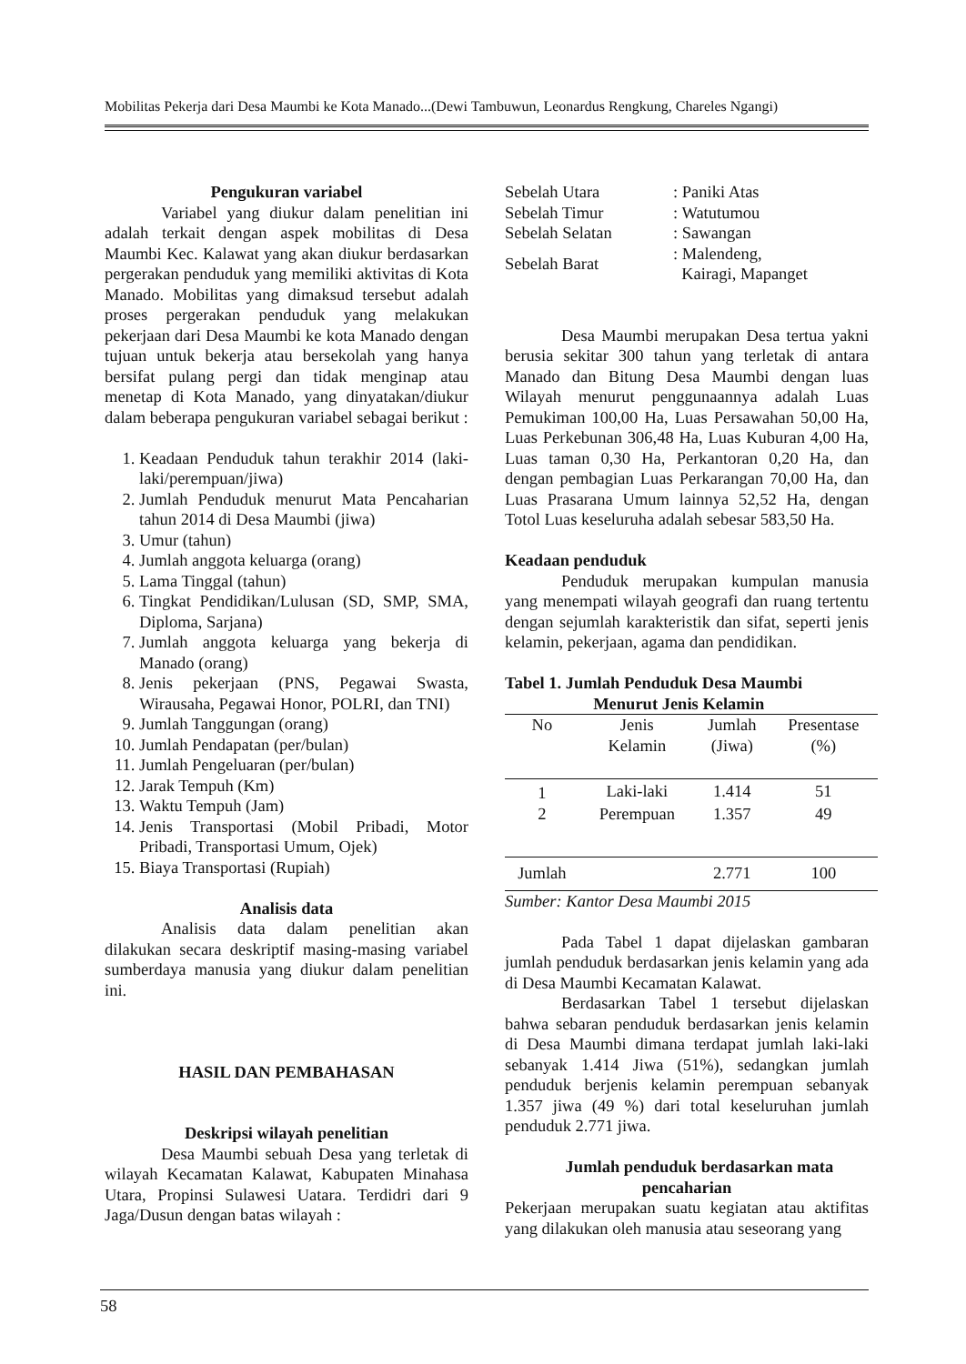Mobilitas Pekerja dari Desa Maumbi ke Kota Manado...(Dewi Tambuwun, Leonardus Rengkung, Chareles Ngangi)
Pengukuran variabel
Variabel yang diukur dalam penelitian ini adalah terkait dengan aspek mobilitas di Desa Maumbi Kec. Kalawat yang akan diukur berdasarkan pergerakan penduduk yang memiliki aktivitas di Kota Manado. Mobilitas yang dimaksud tersebut adalah proses pergerakan penduduk yang melakukan pekerjaan dari Desa Maumbi ke kota Manado dengan tujuan untuk bekerja atau bersekolah yang hanya bersifat pulang pergi dan tidak menginap atau menetap di Kota Manado, yang dinyatakan/diukur dalam beberapa pengukuran variabel sebagai berikut :
1. Keadaan Penduduk tahun terakhir 2014 (laki-laki/perempuan/jiwa)
2. Jumlah Penduduk menurut Mata Pencaharian tahun 2014 di Desa Maumbi (jiwa)
3. Umur (tahun)
4. Jumlah anggota keluarga (orang)
5. Lama Tinggal (tahun)
6. Tingkat Pendidikan/Lulusan (SD, SMP, SMA, Diploma, Sarjana)
7. Jumlah anggota keluarga yang bekerja di Manado (orang)
8. Jenis pekerjaan (PNS, Pegawai Swasta, Wirausaha, Pegawai Honor, POLRI, dan TNI)
9. Jumlah Tanggungan (orang)
10. Jumlah Pendapatan (per/bulan)
11. Jumlah Pengeluaran (per/bulan)
12. Jarak Tempuh (Km)
13. Waktu Tempuh (Jam)
14. Jenis Transportasi (Mobil Pribadi, Motor Pribadi, Transportasi Umum, Ojek)
15. Biaya Transportasi (Rupiah)
Analisis data
Analisis data dalam penelitian akan dilakukan secara deskriptif masing-masing variabel sumberdaya manusia yang diukur dalam penelitian ini.
HASIL DAN PEMBAHASAN
Deskripsi wilayah penelitian
Desa Maumbi sebuah Desa yang terletak di wilayah Kecamatan Kalawat, Kabupaten Minahasa Utara, Propinsi Sulawesi Uatara. Terdidri dari 9 Jaga/Dusun dengan batas wilayah :
| Sebelah Utara | : Paniki Atas |
| Sebelah Timur | : Watutumou |
| Sebelah Selatan | : Sawangan |
| Sebelah Barat | : Malendeng, Kairagi, Mapanget |
Desa Maumbi merupakan Desa tertua yakni berusia sekitar 300 tahun yang terletak di antara Manado dan Bitung Desa Maumbi dengan luas Wilayah menurut penggunaannya adalah Luas Pemukiman 100,00 Ha, Luas Persawahan 50,00 Ha, Luas Perkebunan 306,48 Ha, Luas Kuburan 4,00 Ha, Luas taman 0,30 Ha, Perkantoran 0,20 Ha, dan dengan pembagian Luas Perkarangan 70,00 Ha, dan Luas Prasarana Umum lainnya 52,52 Ha, dengan Totol Luas keseluruha adalah sebesar 583,50 Ha.
Keadaan penduduk
Penduduk merupakan kumpulan manusia yang menempati wilayah geografi dan ruang tertentu dengan sejumlah karakteristik dan sifat, seperti jenis kelamin, pekerjaan, agama dan pendidikan.
Tabel 1. Jumlah Penduduk Desa Maumbi
Menurut Jenis Kelamin
| No | Jenis Kelamin | Jumlah (Jiwa) | Presentase (%) |
| --- | --- | --- | --- |
| 1 | Laki-laki | 1.414 | 51 |
| 2 | Perempuan | 1.357 | 49 |
| Jumlah | | 2.771 | 100 |
Sumber: Kantor Desa Maumbi 2015
Pada Tabel 1 dapat dijelaskan gambaran jumlah penduduk berdasarkan jenis kelamin yang ada di Desa Maumbi Kecamatan Kalawat.
Berdasarkan Tabel 1 tersebut dijelaskan bahwa sebaran penduduk berdasarkan jenis kelamin di Desa Maumbi dimana terdapat jumlah laki-laki sebanyak 1.414 Jiwa (51%), sedangkan jumlah penduduk berjenis kelamin perempuan sebanyak 1.357 jiwa (49 %) dari total keseluruhan jumlah penduduk 2.771 jiwa.
Jumlah penduduk berdasarkan mata
pencaharian
Pekerjaan merupakan suatu kegiatan atau aktifitas yang dilakukan oleh manusia atau seseorang yang
58